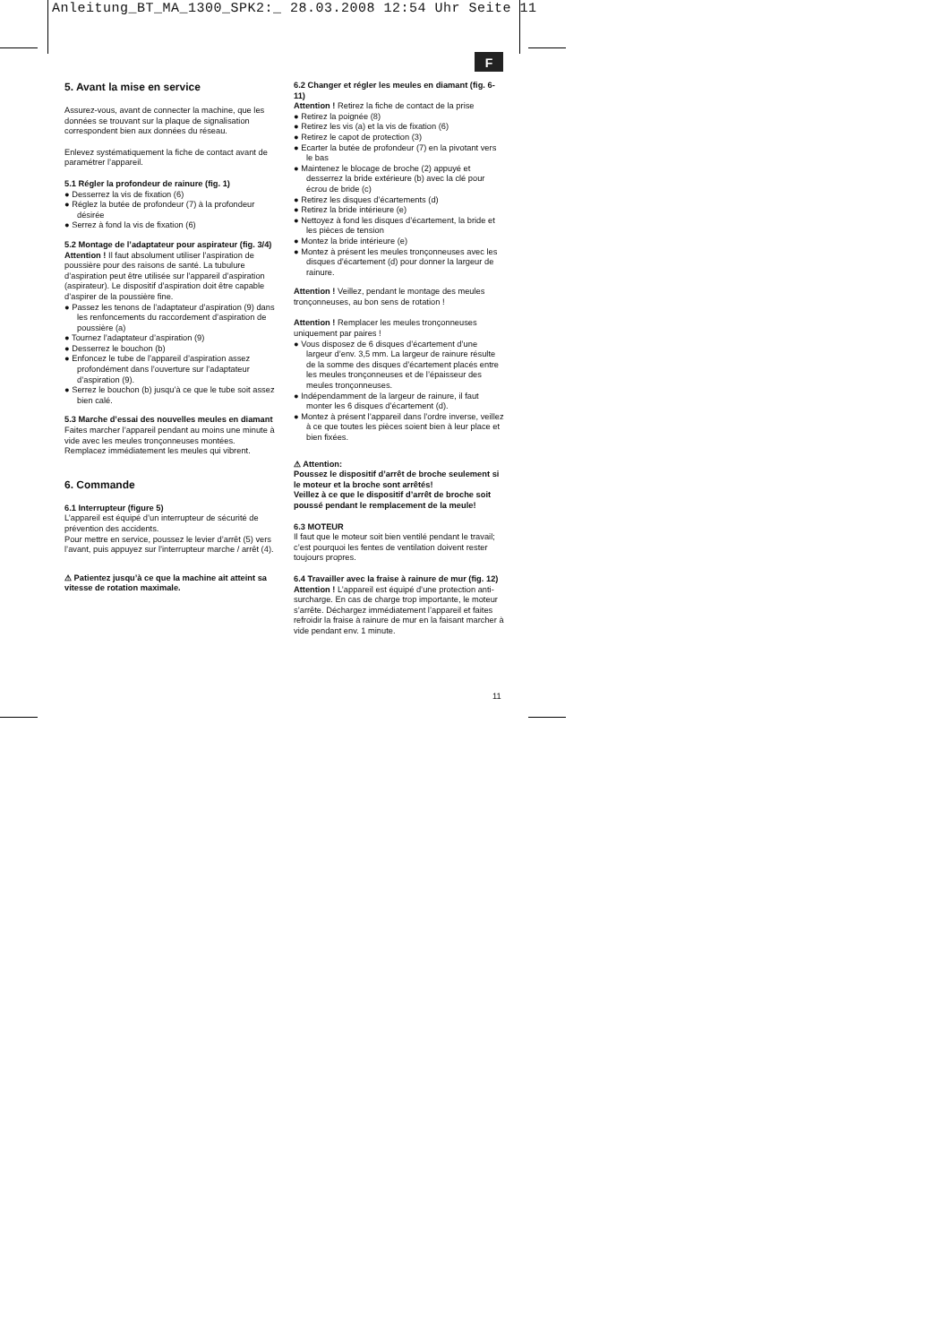Anleitung_BT_MA_1300_SPK2:_ 28.03.2008 12:54 Uhr Seite 11
F
5. Avant la mise en service
Assurez-vous, avant de connecter la machine, que les données se trouvant sur la plaque de signalisation correspondent bien aux données du réseau.
Enlevez systématiquement la fiche de contact avant de paramétrer l’appareil.
5.1 Régler la profondeur de rainure (fig. 1)
● Desserrez la vis de fixation (6)
● Réglez la butée de profondeur (7) à la profondeur désirée
● Serrez à fond la vis de fixation (6)
5.2 Montage de l’adaptateur pour aspirateur (fig. 3/4)
Attention ! Il faut absolument utiliser l’aspiration de poussière pour des raisons de santé. La tubulure d’aspiration peut être utilisée sur l’appareil d’aspiration (aspirateur). Le dispositif d’aspiration doit être capable d’aspirer de la poussière fine.
● Passez les tenons de l’adaptateur d’aspiration (9) dans les renfoncements du raccordement d’aspiration de poussière (a)
● Tournez l’adaptateur d’aspiration (9)
● Desserrez le bouchon (b)
● Enfoncez le tube de l’appareil d’aspiration assez profondément dans l’ouverture sur l’adaptateur d’aspiration (9).
● Serrez le bouchon (b) jusqu’à ce que le tube soit assez bien calé.
5.3 Marche d’essai des nouvelles meules en diamant
Faites marcher l’appareil pendant au moins une minute à vide avec les meules tronçonneuses montées. Remplacez immédiatement les meules qui vibrent.
6. Commande
6.1 Interrupteur (figure 5)
L’appareil est équipé d’un interrupteur de sécurité de prévention des accidents.
Pour mettre en service, poussez le levier d’arrêt (5) vers l’avant, puis appuyez sur l’interrupteur marche / arrêt (4).
⚠ Patientez jusqu’à ce que la machine ait atteint sa vitesse de rotation maximale.
6.2 Changer et régler les meules en diamant (fig. 6-11)
Attention ! Retirez la fiche de contact de la prise
● Retirez la poignée (8)
● Retirez les vis (a) et la vis de fixation (6)
● Retirez le capot de protection (3)
● Ecarter la butée de profondeur (7) en la pivotant vers le bas
● Maintenez le blocage de broche (2) appuyé et desserrez la bride extérieure (b) avec la clé pour écrou de bride (c)
● Retirez les disques d’écartements (d)
● Retirez la bride intérieure (e)
● Nettoyez à fond les disques d’écartement, la bride et les pièces de tension
● Montez la bride intérieure (e)
● Montez à présent les meules tronçonneuses avec les disques d’écartement (d) pour donner la largeur de rainure.
Attention ! Veillez, pendant le montage des meules tronçonneuses, au bon sens de rotation !
Attention ! Remplacer les meules tronçonneuses uniquement par paires !
● Vous disposez de 6 disques d’écartement d’une largeur d’env. 3,5 mm. La largeur de rainure résulte de la somme des disques d’écartement placés entre les meules tronçonneuses et de l’épaisseur des meules tronçonneuses.
● Indépendamment de la largeur de rainure, il faut monter les 6 disques d’écartement (d).
● Montez à présent l’appareil dans l’ordre inverse, veillez à ce que toutes les pièces soient bien à leur place et bien fixées.
⚠ Attention:
Poussez le dispositif d’arrêt de broche seulement si le moteur et la broche sont arrêtés!
Veillez à ce que le dispositif d’arrêt de broche soit poussé pendant le remplacement de la meule!
6.3 MOTEUR
Il faut que le moteur soit bien ventilé pendant le travail; c’est pourquoi les fentes de ventilation doivent rester toujours propres.
6.4 Travailler avec la fraise à rainure de mur (fig. 12)
Attention ! L’appareil est équipé d’une protection anti-surcharge. En cas de charge trop importante, le moteur s’arrête. Déchargez immédiatement l’appareil et faites refroidir la fraise à rainure de mur en la faisant marcher à vide pendant env. 1 minute.
11